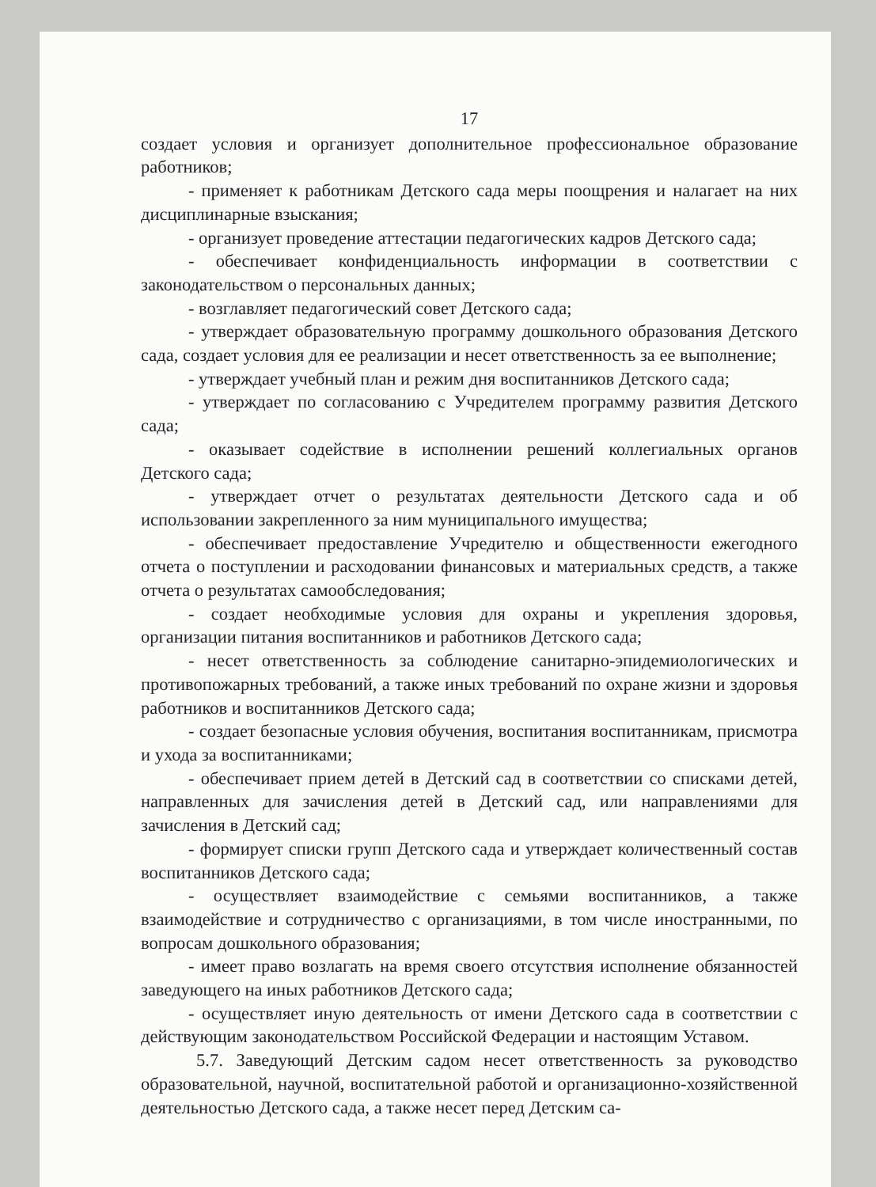17
создает условия и организует дополнительное профессиональное образование работников;
- применяет к работникам Детского сада меры поощрения и налагает на них дисциплинарные взыскания;
- организует проведение аттестации педагогических кадров Детского сада;
- обеспечивает конфиденциальность информации в соответствии с законодательством о персональных данных;
- возглавляет педагогический совет Детского сада;
- утверждает образовательную программу дошкольного образования Детского сада, создает условия для ее реализации и несет ответственность за ее выполнение;
- утверждает учебный план и режим дня воспитанников Детского сада;
- утверждает по согласованию с Учредителем программу развития Детского сада;
- оказывает содействие в исполнении решений коллегиальных органов Детского сада;
- утверждает отчет о результатах деятельности Детского сада и об использовании закрепленного за ним муниципального имущества;
- обеспечивает предоставление Учредителю и общественности ежегодного отчета о поступлении и расходовании финансовых и материальных средств, а также отчета о результатах самообследования;
- создает необходимые условия для охраны и укрепления здоровья, организации питания воспитанников и работников Детского сада;
- несет ответственность за соблюдение санитарно-эпидемиологических и противопожарных требований, а также иных требований по охране жизни и здоровья работников и воспитанников Детского сада;
- создает безопасные условия обучения, воспитания воспитанникам, присмотра и ухода за воспитанниками;
- обеспечивает прием детей в Детский сад в соответствии со списками детей, направленных для зачисления детей в Детский сад, или направлениями для зачисления в Детский сад;
- формирует списки групп Детского сада и утверждает количественный состав воспитанников Детского сада;
- осуществляет взаимодействие с семьями воспитанников, а также взаимодействие и сотрудничество с организациями, в том числе иностранными, по вопросам дошкольного образования;
- имеет право возлагать на время своего отсутствия исполнение обязанностей заведующего на иных работников Детского сада;
- осуществляет иную деятельность от имени Детского сада в соответствии с действующим законодательством Российской Федерации и настоящим Уставом.
5.7. Заведующий Детским садом несет ответственность за руководство образовательной, научной, воспитательной работой и организационно-хозяйственной деятельностью Детского сада, а также несет перед Детским са-